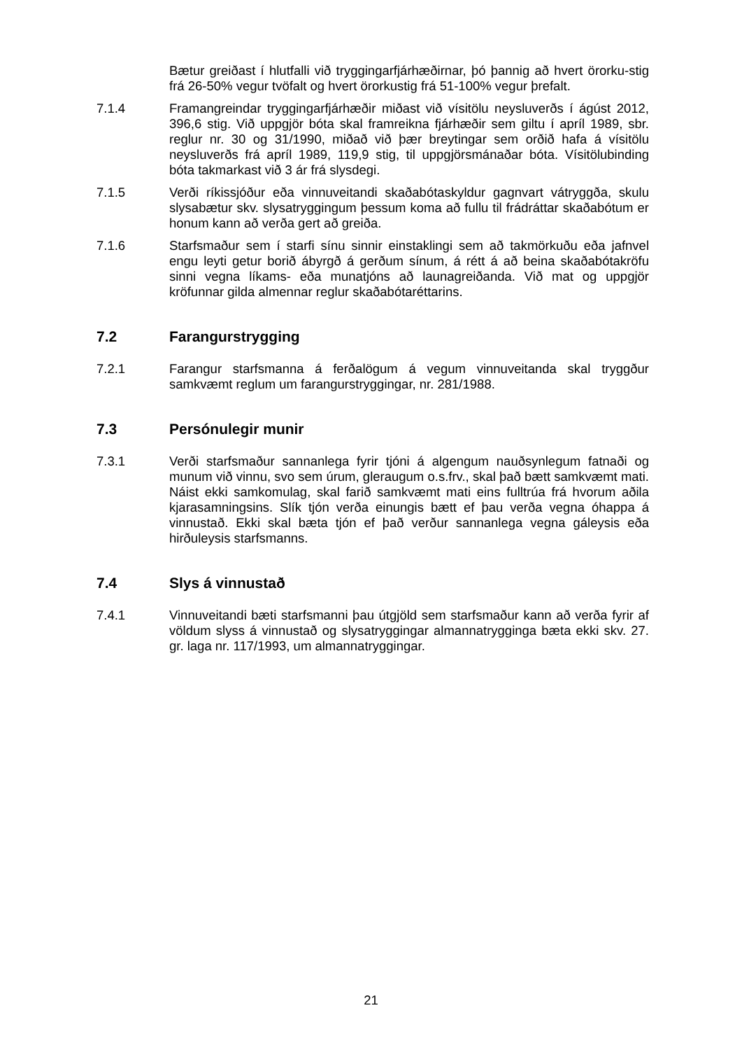Bætur greiðast í hlutfalli við tryggingarfjárhæðirnar, þó þannig að hvert örorku-stig frá 26-50% vegur tvöfalt og hvert örorkustig frá 51-100% vegur þrefalt.
7.1.4 Framangreindar tryggingarfjárhæðir miðast við vísitölu neysluverðs í ágúst 2012, 396,6 stig. Við uppgjör bóta skal framreikna fjárhæðir sem giltu í apríl 1989, sbr. reglur nr. 30 og 31/1990, miðað við þær breytingar sem orðið hafa á vísitölu neysluverðs frá apríl 1989, 119,9 stig, til uppgjörsmánaðar bóta. Vísitölubinding bóta takmarkast við 3 ár frá slysdegi.
7.1.5 Verði ríkissjóður eða vinnuveitandi skaðabótaskyldur gagnvart vátryggða, skulu slysabætur skv. slysatryggingum þessum koma að fullu til frádráttar skaðabótum er honum kann að verða gert að greiða.
7.1.6 Starfsmaður sem í starfi sínu sinnir einstaklingi sem að takmörkuðu eða jafnvel engu leyti getur borið ábyrgð á gerðum sínum, á rétt á að beina skaðabótakröfu sinni vegna líkams- eða munatjóns að launagreiðanda. Við mat og uppgjör kröfunnar gilda almennar reglur skaðabótaréttarins.
7.2 Farangurstrygging
7.2.1 Farangur starfsmanna á ferðalögum á vegum vinnuveitanda skal tryggður samkvæmt reglum um farangurstryggingar, nr. 281/1988.
7.3 Persónulegir munir
7.3.1 Verði starfsmaður sannanlega fyrir tjóni á algengum nauðsynlegum fatnaði og munum við vinnu, svo sem úrum, gleraugum o.s.frv., skal það bætt samkvæmt mati. Náist ekki samkomulag, skal farið samkvæmt mati eins fulltrúa frá hvorum aðila kjarasamningsins. Slík tjón verða einungis bætt ef þau verða vegna óhappa á vinnustað. Ekki skal bæta tjón ef það verður sannanlega vegna gáleysis eða hirðuleysis starfsmanns.
7.4 Slys á vinnustað
7.4.1 Vinnuveitandi bæti starfsmanni þau útgjöld sem starfsmaður kann að verða fyrir af völdum slyss á vinnustað og slysatryggingar almannatrygginga bæta ekki skv. 27. gr. laga nr. 117/1993, um almannatryggingar.
21